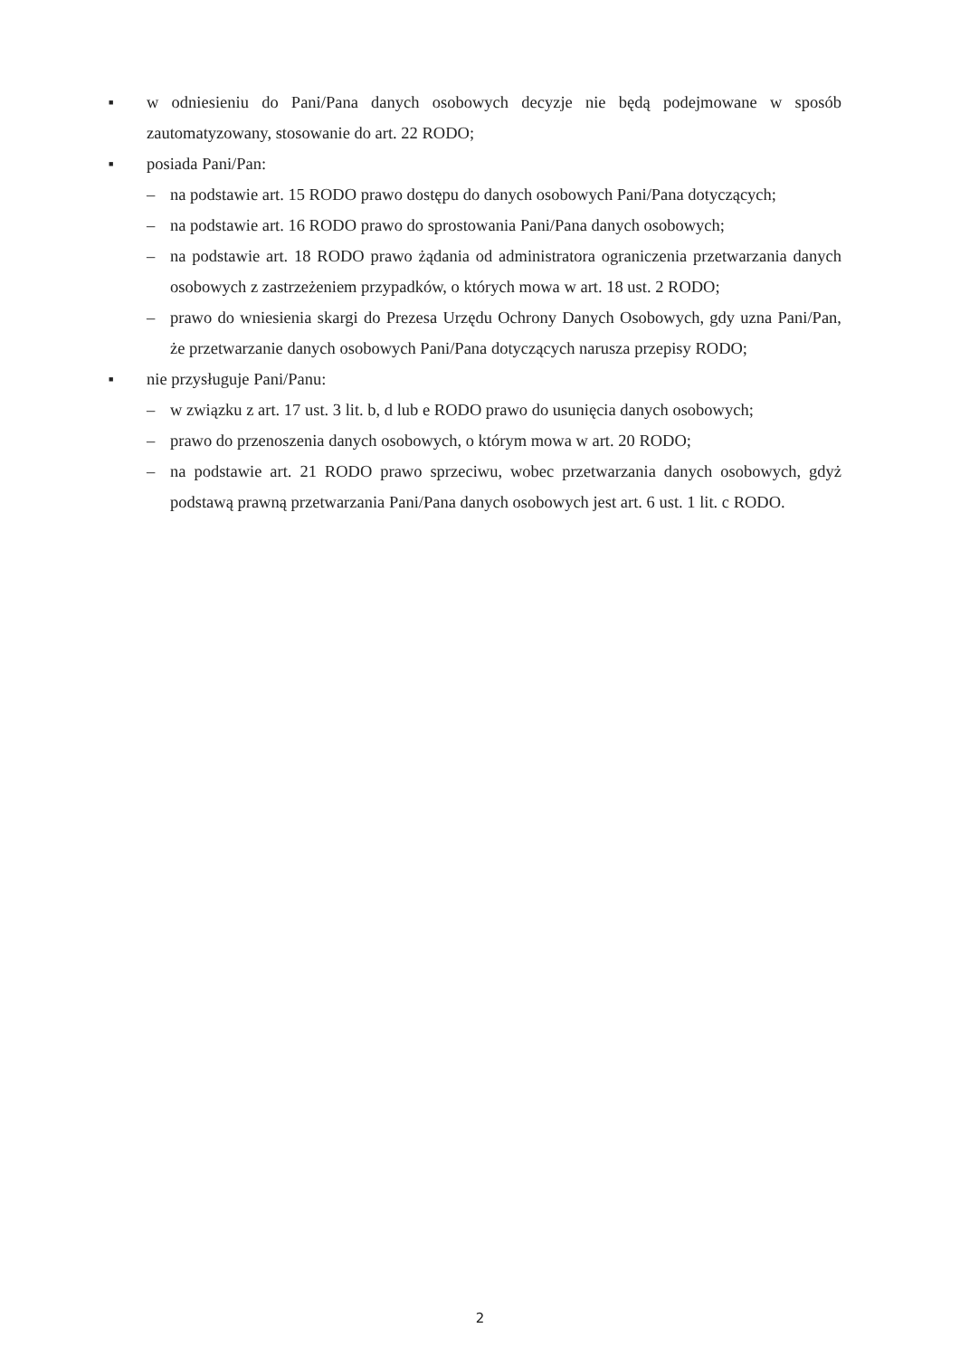■ w odniesieniu do Pani/Pana danych osobowych decyzje nie będą podejmowane w sposób zautomatyzowany, stosowanie do art. 22 RODO;
■ posiada Pani/Pan:
– na podstawie art. 15 RODO prawo dostępu do danych osobowych Pani/Pana dotyczących;
– na podstawie art. 16 RODO prawo do sprostowania Pani/Pana danych osobowych;
– na podstawie art. 18 RODO prawo żądania od administratora ograniczenia przetwarzania danych osobowych z zastrzeżeniem przypadków, o których mowa w art. 18 ust. 2 RODO;
– prawo do wniesienia skargi do Prezesa Urzędu Ochrony Danych Osobowych, gdy uzna Pani/Pan, że przetwarzanie danych osobowych Pani/Pana dotyczących narusza przepisy RODO;
■ nie przysługuje Pani/Panu:
– w związku z art. 17 ust. 3 lit. b, d lub e RODO prawo do usunięcia danych osobowych;
– prawo do przenoszenia danych osobowych, o którym mowa w art. 20 RODO;
– na podstawie art. 21 RODO prawo sprzeciwu, wobec przetwarzania danych osobowych, gdyż podstawą prawną przetwarzania Pani/Pana danych osobowych jest art. 6 ust. 1 lit. c RODO.
2